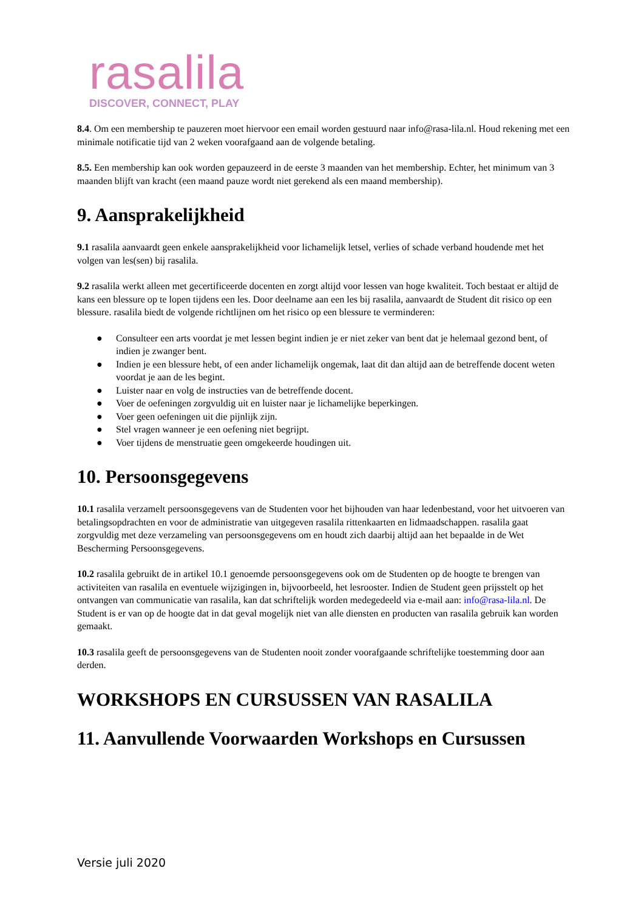rasalila
DISCOVER, CONNECT, PLAY
8.4. Om een membership te pauzeren moet hiervoor een email worden gestuurd naar info@rasa-lila.nl. Houd rekening met een minimale notificatie tijd van 2 weken voorafgaand aan de volgende betaling.
8.5. Een membership kan ook worden gepauzeerd in de eerste 3 maanden van het membership. Echter, het minimum van 3 maanden blijft van kracht (een maand pauze wordt niet gerekend als een maand membership).
9. Aansprakelijkheid
9.1 rasalila aanvaardt geen enkele aansprakelijkheid voor lichamelijk letsel, verlies of schade verband houdende met het volgen van les(sen) bij rasalila.
9.2 rasalila werkt alleen met gecertificeerde docenten en zorgt altijd voor lessen van hoge kwaliteit. Toch bestaat er altijd de kans een blessure op te lopen tijdens een les. Door deelname aan een les bij rasalila, aanvaardt de Student dit risico op een blessure. rasalila biedt de volgende richtlijnen om het risico op een blessure te verminderen:
● Consulteer een arts voordat je met lessen begint indien je er niet zeker van bent dat je helemaal gezond bent, of indien je zwanger bent.
● Indien je een blessure hebt, of een ander lichamelijk ongemak, laat dit dan altijd aan de betreffende docent weten voordat je aan de les begint.
● Luister naar en volg de instructies van de betreffende docent.
● Voer de oefeningen zorgvuldig uit en luister naar je lichamelijke beperkingen.
● Voer geen oefeningen uit die pijnlijk zijn.
● Stel vragen wanneer je een oefening niet begrijpt.
● Voer tijdens de menstruatie geen omgekeerde houdingen uit.
10. Persoonsgegevens
10.1 rasalila verzamelt persoonsgegevens van de Studenten voor het bijhouden van haar ledenbestand, voor het uitvoeren van betalingsopdrachten en voor de administratie van uitgegeven rasalila rittenkaarten en lidmaadschappen. rasalila gaat zorgvuldig met deze verzameling van persoonsgegevens om en houdt zich daarbij altijd aan het bepaalde in de Wet Bescherming Persoonsgegevens.
10.2 rasalila gebruikt de in artikel 10.1 genoemde persoonsgegevens ook om de Studenten op de hoogte te brengen van activiteiten van rasalila en eventuele wijzigingen in, bijvoorbeeld, het lesrooster. Indien de Student geen prijsstelt op het ontvangen van communicatie van rasalila, kan dat schriftelijk worden medegedeeld via e-mail aan: info@rasa-lila.nl. De Student is er van op de hoogte dat in dat geval mogelijk niet van alle diensten en producten van rasalila gebruik kan worden gemaakt.
10.3 rasalila geeft de persoonsgegevens van de Studenten nooit zonder voorafgaande schriftelijke toestemming door aan derden.
WORKSHOPS EN CURSUSSEN VAN RASALILA
11. Aanvullende Voorwaarden Workshops en Cursussen
Versie juli 2020